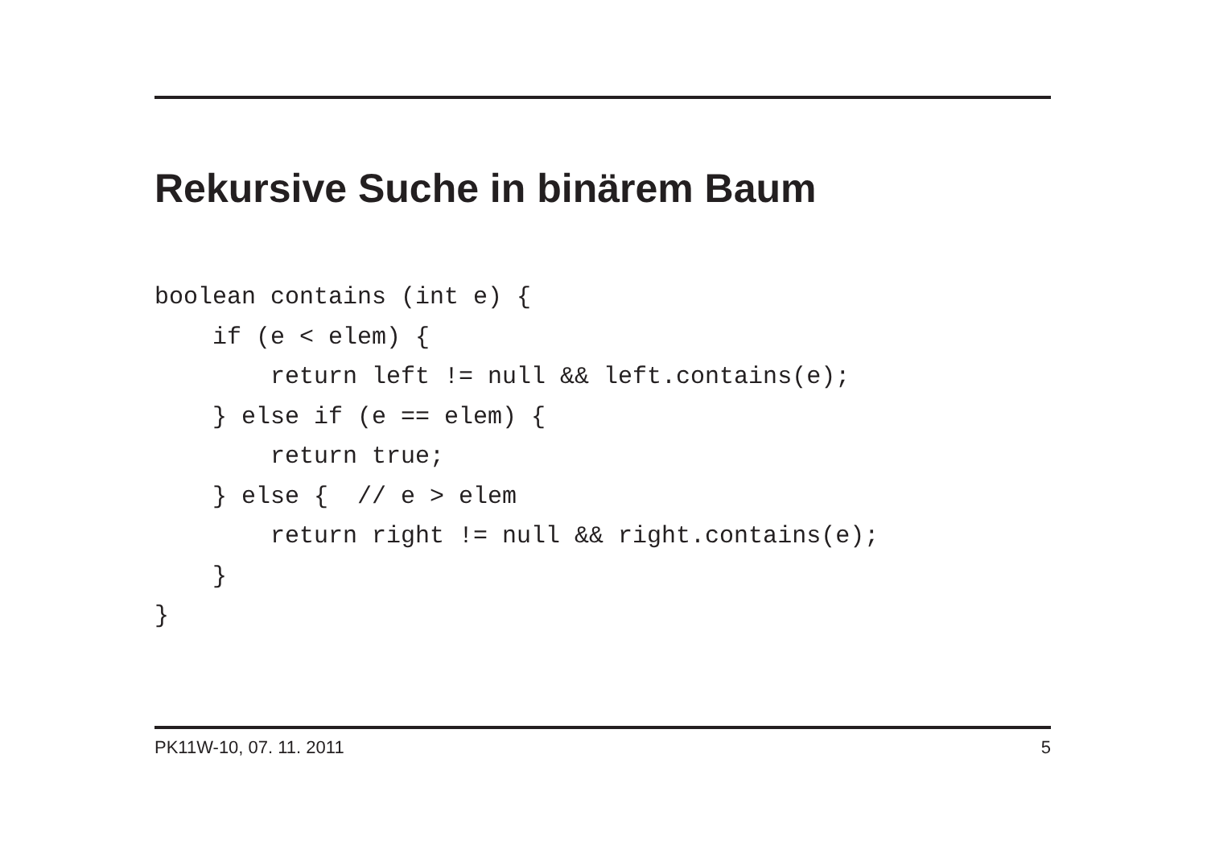Rekursive Suche in binärem Baum
boolean contains (int e) {
    if (e < elem) {
        return left != null && left.contains(e);
    } else if (e == elem) {
        return true;
    } else {  // e > elem
        return right != null && right.contains(e);
    }
}
PK11W-10, 07. 11. 2011 5